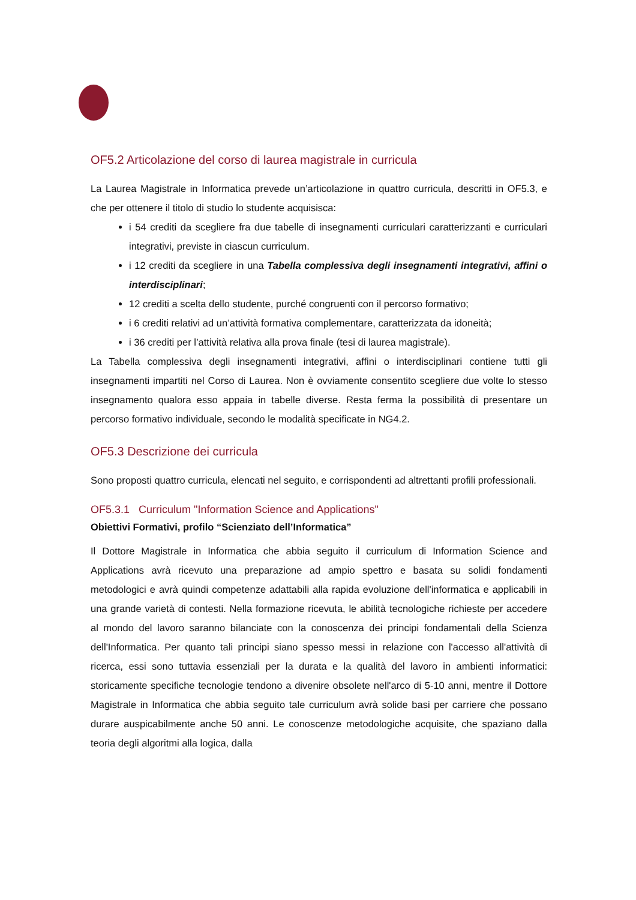OF5.2 Articolazione del corso di laurea magistrale in curricula
La Laurea Magistrale in Informatica prevede un’articolazione in quattro curricula, descritti in OF5.3, e che per ottenere il titolo di studio lo studente acquisisca:
i 54 crediti da scegliere fra due tabelle di insegnamenti curriculari caratterizzanti e curriculari integrativi, previste in ciascun curriculum.
i 12 crediti da scegliere in una Tabella complessiva degli insegnamenti integrativi, affini o interdisciplinari;
12 crediti a scelta dello studente, purché congruenti con il percorso formativo;
i 6 crediti relativi ad un’attività formativa complementare, caratterizzata da idoneità;
i 36 crediti per l’attività relativa alla prova finale (tesi di laurea magistrale).
La Tabella complessiva degli insegnamenti integrativi, affini o interdisciplinari contiene tutti gli insegnamenti impartiti nel Corso di Laurea. Non è ovviamente consentito scegliere due volte lo stesso insegnamento qualora esso appaia in tabelle diverse. Resta ferma la possibilità di presentare un percorso formativo individuale, secondo le modalità specificate in NG4.2.
OF5.3 Descrizione dei curricula
Sono proposti quattro curricula, elencati nel seguito, e corrispondenti ad altrettanti profili professionali.
OF5.3.1 Curriculum "Information Science and Applications"
Obiettivi Formativi, profilo “Scienziato dell’Informatica”
Il Dottore Magistrale in Informatica che abbia seguito il curriculum di Information Science and Applications avrà ricevuto una preparazione ad ampio spettro e basata su solidi fondamenti metodologici e avrà quindi competenze adattabili alla rapida evoluzione dell'informatica e applicabili in una grande varietà di contesti. Nella formazione ricevuta, le abilità tecnologiche richieste per accedere al mondo del lavoro saranno bilanciate con la conoscenza dei principi fondamentali della Scienza dell'Informatica. Per quanto tali principi siano spesso messi in relazione con l'accesso all'attività di ricerca, essi sono tuttavia essenziali per la durata e la qualità del lavoro in ambienti informatici: storicamente specifiche tecnologie tendono a divenire obsolete nell'arco di 5-10 anni, mentre il Dottore Magistrale in Informatica che abbia seguito tale curriculum avrà solide basi per carriere che possano durare auspicabilmente anche 50 anni. Le conoscenze metodologiche acquisite, che spaziano dalla teoria degli algoritmi alla logica, dalla